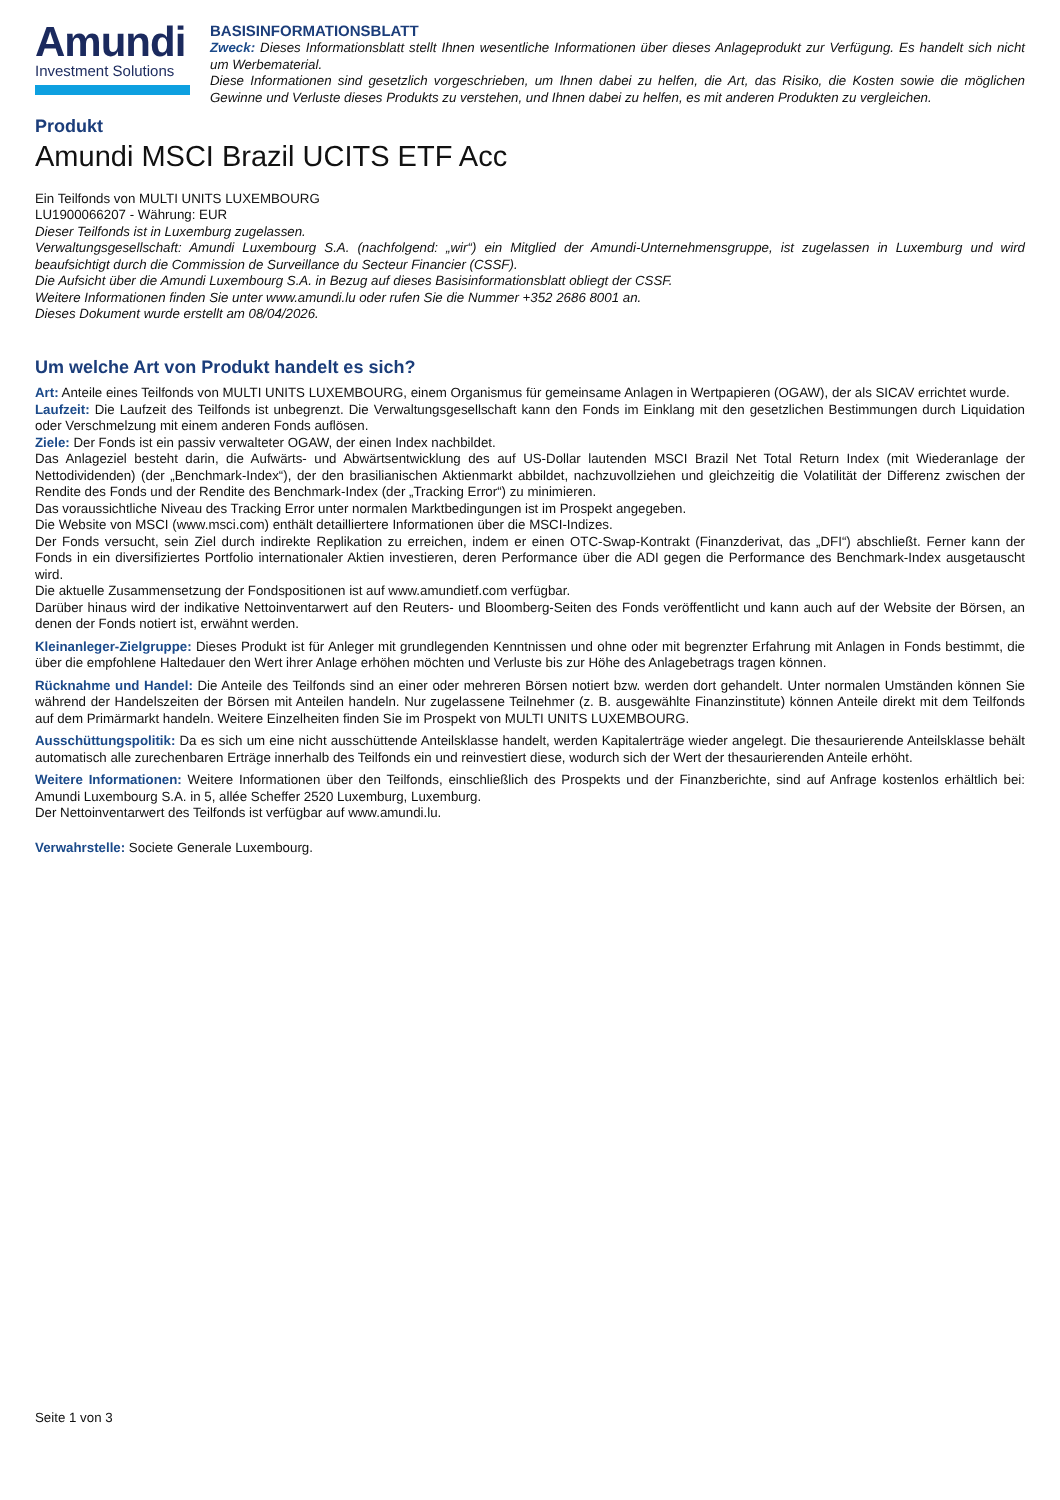Amundi
Investment Solutions
BASISINFORMATIONSBLATT
Zweck: Dieses Informationsblatt stellt Ihnen wesentliche Informationen über dieses Anlageprodukt zur Verfügung. Es handelt sich nicht um Werbematerial.
Diese Informationen sind gesetzlich vorgeschrieben, um Ihnen dabei zu helfen, die Art, das Risiko, die Kosten sowie die möglichen Gewinne und Verluste dieses Produkts zu verstehen, und Ihnen dabei zu helfen, es mit anderen Produkten zu vergleichen.
Produkt
Amundi MSCI Brazil UCITS ETF Acc
Ein Teilfonds von MULTI UNITS LUXEMBOURG
LU1900066207 - Währung: EUR
Dieser Teilfonds ist in Luxemburg zugelassen.
Verwaltungsgesellschaft: Amundi Luxembourg S.A. (nachfolgend: „wir“) ein Mitglied der Amundi-Unternehmensgruppe, ist zugelassen in Luxemburg und wird beaufsichtigt durch die Commission de Surveillance du Secteur Financier (CSSF).
Die Aufsicht über die Amundi Luxembourg S.A. in Bezug auf dieses Basisinformationsblatt obliegt der CSSF.
Weitere Informationen finden Sie unter www.amundi.lu oder rufen Sie die Nummer +352 2686 8001 an.
Dieses Dokument wurde erstellt am 08/04/2026.
Um welche Art von Produkt handelt es sich?
Art: Anteile eines Teilfonds von MULTI UNITS LUXEMBOURG, einem Organismus für gemeinsame Anlagen in Wertpapieren (OGAW), der als SICAV errichtet wurde.
Laufzeit: Die Laufzeit des Teilfonds ist unbegrenzt. Die Verwaltungsgesellschaft kann den Fonds im Einklang mit den gesetzlichen Bestimmungen durch Liquidation oder Verschmelzung mit einem anderen Fonds auflösen.
Ziele: Der Fonds ist ein passiv verwalteter OGAW, der einen Index nachbildet.
Das Anlageziel besteht darin, die Aufwärts- und Abwärtsentwicklung des auf US-Dollar lautenden MSCI Brazil Net Total Return Index (mit Wiederanlage der Nettodividenden) (der „Benchmark-Index“), der den brasilianischen Aktienmarkt abbildet, nachzuvollziehen und gleichzeitig die Volatilität der Differenz zwischen der Rendite des Fonds und der Rendite des Benchmark-Index (der „Tracking Error“) zu minimieren.
Das voraussichtliche Niveau des Tracking Error unter normalen Marktbedingungen ist im Prospekt angegeben.
Die Website von MSCI (www.msci.com) enthält detailliertere Informationen über die MSCI-Indizes.
Der Fonds versucht, sein Ziel durch indirekte Replikation zu erreichen, indem er einen OTC-Swap-Kontrakt (Finanzderivat, das „DFI“) abschließt. Ferner kann der Fonds in ein diversifiziertes Portfolio internationaler Aktien investieren, deren Performance über die ADI gegen die Performance des Benchmark-Index ausgetauscht wird.
Die aktuelle Zusammensetzung der Fondspositionen ist auf www.amundietf.com verfügbar.
Darüber hinaus wird der indikative Nettoinventarwert auf den Reuters- und Bloomberg-Seiten des Fonds veröffentlicht und kann auch auf der Website der Börsen, an denen der Fonds notiert ist, erwähnt werden.
Kleinanleger-Zielgruppe: Dieses Produkt ist für Anleger mit grundlegenden Kenntnissen und ohne oder mit begrenzter Erfahrung mit Anlagen in Fonds bestimmt, die über die empfohlene Haltedauer den Wert ihrer Anlage erhöhen möchten und Verluste bis zur Höhe des Anlagebetrags tragen können.
Rücknahme und Handel: Die Anteile des Teilfonds sind an einer oder mehreren Börsen notiert bzw. werden dort gehandelt. Unter normalen Umständen können Sie während der Handelszeiten der Börsen mit Anteilen handeln. Nur zugelassene Teilnehmer (z. B. ausgewählte Finanzinstitute) können Anteile direkt mit dem Teilfonds auf dem Primärmarkt handeln. Weitere Einzelheiten finden Sie im Prospekt von MULTI UNITS LUXEMBOURG.
Ausschüttungspolitik: Da es sich um eine nicht ausschüttende Anteilsklasse handelt, werden Kapitalerträge wieder angelegt. Die thesaurierende Anteilsklasse behält automatisch alle zurechenbaren Erträge innerhalb des Teilfonds ein und reinvestiert diese, wodurch sich der Wert der thesaurierenden Anteile erhöht.
Weitere Informationen: Weitere Informationen über den Teilfonds, einschließlich des Prospekts und der Finanzberichte, sind auf Anfrage kostenlos erhältlich bei: Amundi Luxembourg S.A. in 5, allée Scheffer 2520 Luxemburg, Luxemburg.
Der Nettoinventarwert des Teilfonds ist verfügbar auf www.amundi.lu.
Verwahrstelle: Societe Generale Luxembourg.
Seite 1 von 3